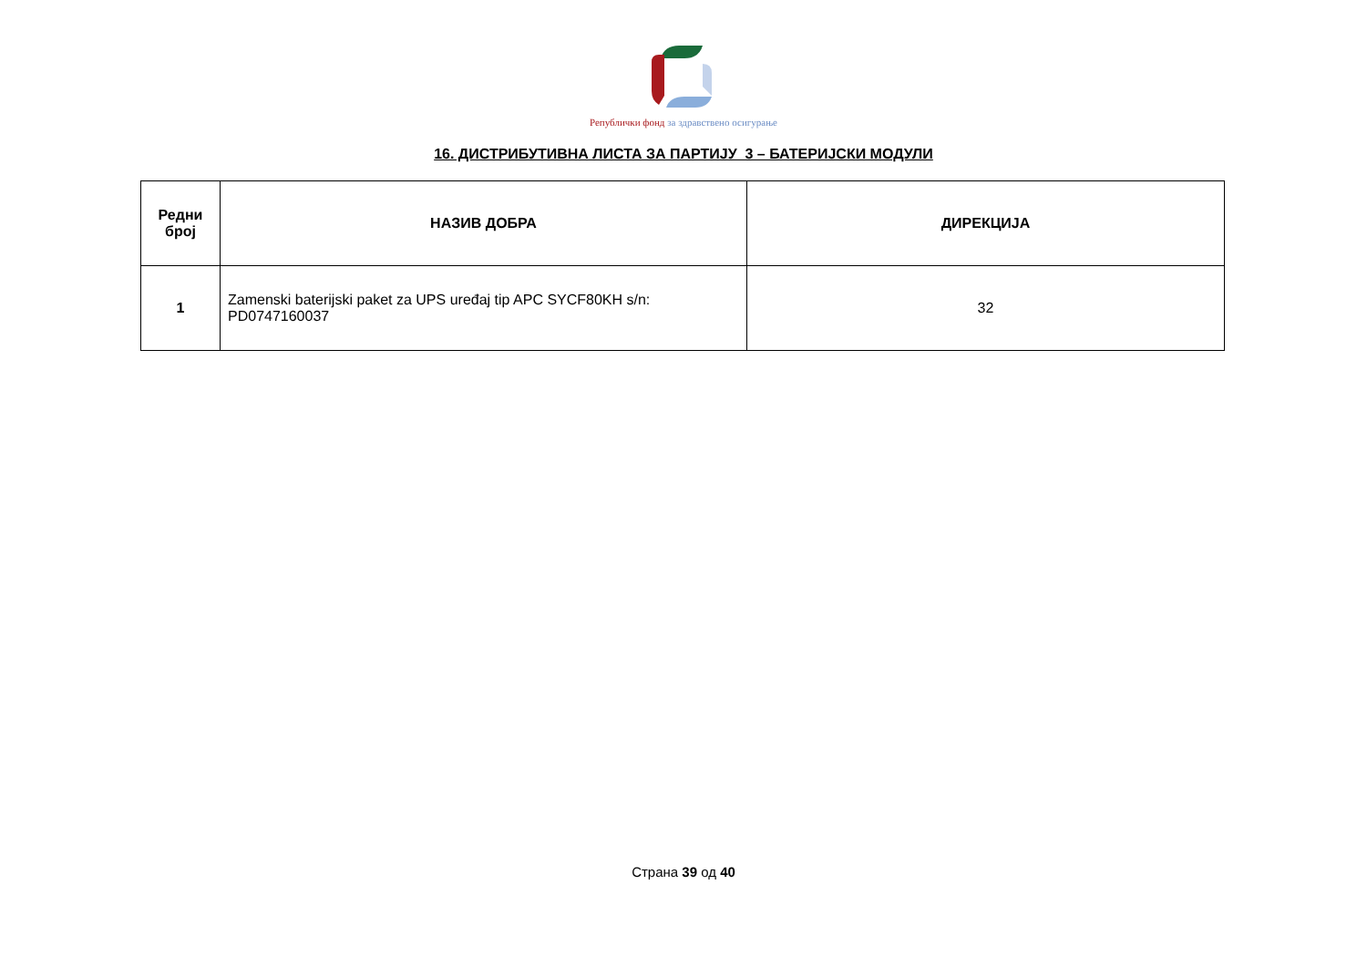Републички фонд за здравствено осигурање
16. ДИСТРИБУТИВНА ЛИСТА ЗА ПАРТИЈУ 3 – БАТЕРИЈСКИ МОДУЛИ
| Редни број | НАЗИВ ДОБРА | ДИРЕКЦИЈА |
| --- | --- | --- |
| 1 | Zamenski baterijski paket za UPS uređaj tip APC SYCF80KH s/n: PD0747160037 | 32 |
Страна 39 од 40